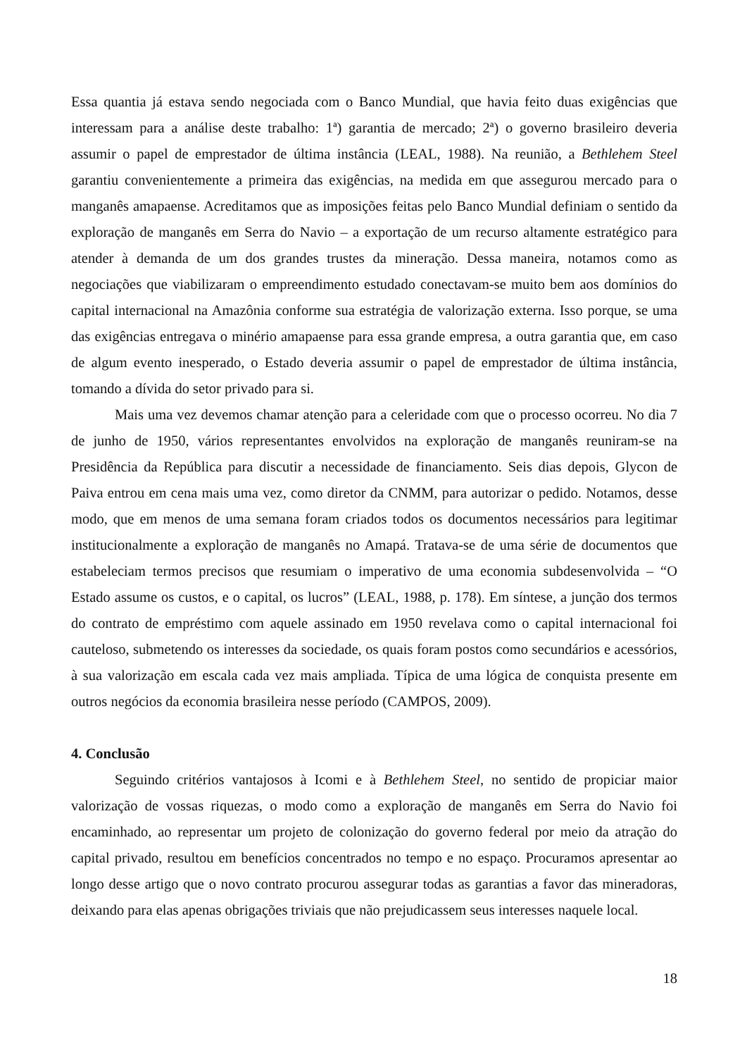Essa quantia já estava sendo negociada com o Banco Mundial, que havia feito duas exigências que interessam para a análise deste trabalho: 1ª) garantia de mercado; 2ª) o governo brasileiro deveria assumir o papel de emprestador de última instância (LEAL, 1988). Na reunião, a Bethlehem Steel garantiu convenientemente a primeira das exigências, na medida em que assegurou mercado para o manganês amapaense. Acreditamos que as imposições feitas pelo Banco Mundial definiam o sentido da exploração de manganês em Serra do Navio – a exportação de um recurso altamente estratégico para atender à demanda de um dos grandes trustes da mineração. Dessa maneira, notamos como as negociações que viabilizaram o empreendimento estudado conectavam-se muito bem aos domínios do capital internacional na Amazônia conforme sua estratégia de valorização externa. Isso porque, se uma das exigências entregava o minério amapaense para essa grande empresa, a outra garantia que, em caso de algum evento inesperado, o Estado deveria assumir o papel de emprestador de última instância, tomando a dívida do setor privado para si.
Mais uma vez devemos chamar atenção para a celeridade com que o processo ocorreu. No dia 7 de junho de 1950, vários representantes envolvidos na exploração de manganês reuniram-se na Presidência da República para discutir a necessidade de financiamento. Seis dias depois, Glycon de Paiva entrou em cena mais uma vez, como diretor da CNMM, para autorizar o pedido. Notamos, desse modo, que em menos de uma semana foram criados todos os documentos necessários para legitimar institucionalmente a exploração de manganês no Amapá. Tratava-se de uma série de documentos que estabeleciam termos precisos que resumiam o imperativo de uma economia subdesenvolvida – “O Estado assume os custos, e o capital, os lucros” (LEAL, 1988, p. 178). Em síntese, a junção dos termos do contrato de empréstimo com aquele assinado em 1950 revelava como o capital internacional foi cauteloso, submetendo os interesses da sociedade, os quais foram postos como secundários e acessórios, à sua valorização em escala cada vez mais ampliada. Típica de uma lógica de conquista presente em outros negócios da economia brasileira nesse período (CAMPOS, 2009).
4. Conclusão
Seguindo critérios vantajosos à Icomi e à Bethlehem Steel, no sentido de propiciar maior valorização de vossas riquezas, o modo como a exploração de manganês em Serra do Navio foi encaminhado, ao representar um projeto de colonização do governo federal por meio da atração do capital privado, resultou em benefícios concentrados no tempo e no espaço. Procuramos apresentar ao longo desse artigo que o novo contrato procurou assegurar todas as garantias a favor das mineradoras, deixando para elas apenas obrigações triviais que não prejudicassem seus interesses naquele local.
18